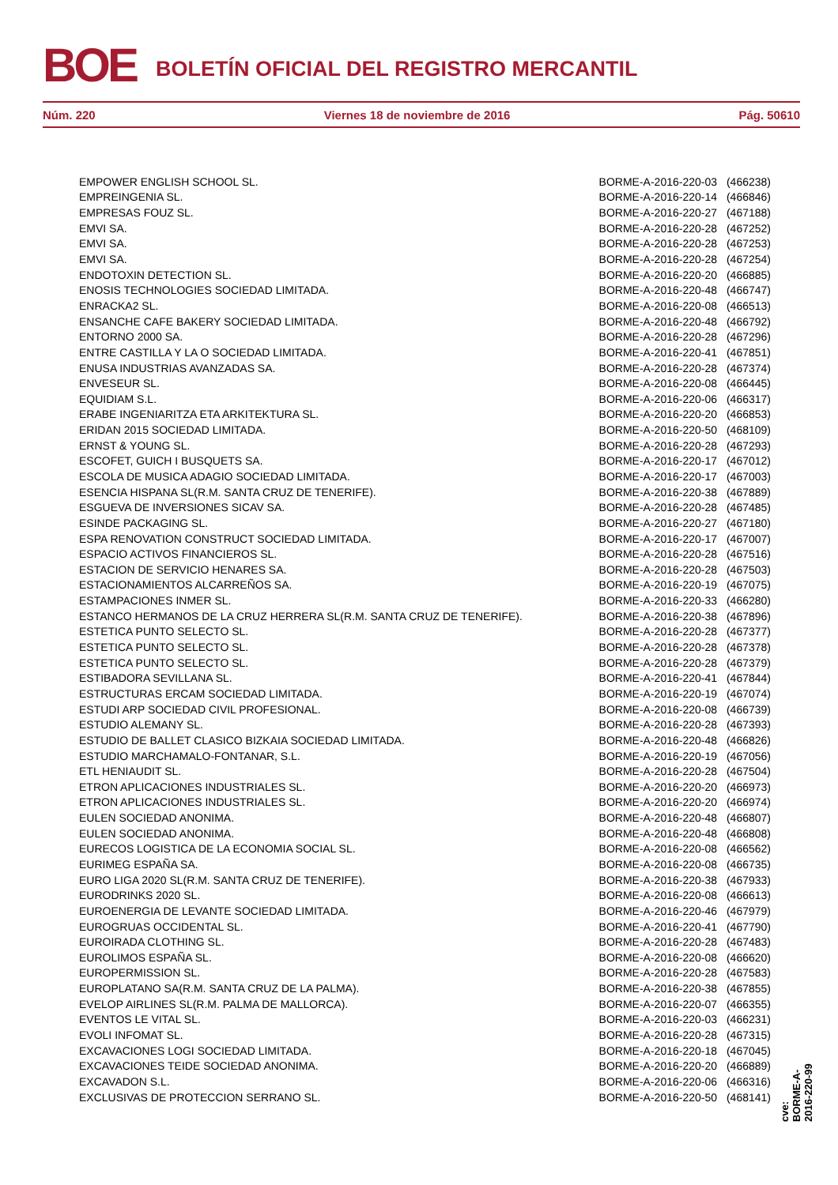BOE BOLETÍN OFICIAL DEL REGISTRO MERCANTIL
Núm. 220 Viernes 18 de noviembre de 2016 Pág. 50610
| EMPOWER ENGLISH SCHOOL SL. | BORME-A-2016-220-03 | (466238) |
| EMPREINGENIA SL. | BORME-A-2016-220-14 | (466846) |
| EMPRESAS FOUZ SL. | BORME-A-2016-220-27 | (467188) |
| EMVI SA. | BORME-A-2016-220-28 | (467252) |
| EMVI SA. | BORME-A-2016-220-28 | (467253) |
| EMVI SA. | BORME-A-2016-220-28 | (467254) |
| ENDOTOXIN DETECTION SL. | BORME-A-2016-220-20 | (466885) |
| ENOSIS TECHNOLOGIES SOCIEDAD LIMITADA. | BORME-A-2016-220-48 | (466747) |
| ENRACKA2 SL. | BORME-A-2016-220-08 | (466513) |
| ENSANCHE CAFE BAKERY SOCIEDAD LIMITADA. | BORME-A-2016-220-48 | (466792) |
| ENTORNO 2000 SA. | BORME-A-2016-220-28 | (467296) |
| ENTRE CASTILLA Y LA O SOCIEDAD LIMITADA. | BORME-A-2016-220-41 | (467851) |
| ENUSA INDUSTRIAS AVANZADAS SA. | BORME-A-2016-220-28 | (467374) |
| ENVESEUR SL. | BORME-A-2016-220-08 | (466445) |
| EQUIDIAM S.L. | BORME-A-2016-220-06 | (466317) |
| ERABE INGENIARITZA ETA ARKITEKTURA SL. | BORME-A-2016-220-20 | (466853) |
| ERIDAN 2015 SOCIEDAD LIMITADA. | BORME-A-2016-220-50 | (468109) |
| ERNST & YOUNG SL. | BORME-A-2016-220-28 | (467293) |
| ESCOFET, GUICH I BUSQUETS SA. | BORME-A-2016-220-17 | (467012) |
| ESCOLA DE MUSICA ADAGIO SOCIEDAD LIMITADA. | BORME-A-2016-220-17 | (467003) |
| ESENCIA HISPANA SL(R.M. SANTA CRUZ DE TENERIFE). | BORME-A-2016-220-38 | (467889) |
| ESGUEVA DE INVERSIONES SICAV SA. | BORME-A-2016-220-28 | (467485) |
| ESINDE PACKAGING SL. | BORME-A-2016-220-27 | (467180) |
| ESPA RENOVATION CONSTRUCT SOCIEDAD LIMITADA. | BORME-A-2016-220-17 | (467007) |
| ESPACIO ACTIVOS FINANCIEROS SL. | BORME-A-2016-220-28 | (467516) |
| ESTACION DE SERVICIO HENARES SA. | BORME-A-2016-220-28 | (467503) |
| ESTACIONAMIENTOS ALCARREÑOS SA. | BORME-A-2016-220-19 | (467075) |
| ESTAMPACIONES INMER SL. | BORME-A-2016-220-33 | (466280) |
| ESTANCO HERMANOS DE LA CRUZ HERRERA SL(R.M. SANTA CRUZ DE TENERIFE). | BORME-A-2016-220-38 | (467896) |
| ESTETICA PUNTO SELECTO SL. | BORME-A-2016-220-28 | (467377) |
| ESTETICA PUNTO SELECTO SL. | BORME-A-2016-220-28 | (467378) |
| ESTETICA PUNTO SELECTO SL. | BORME-A-2016-220-28 | (467379) |
| ESTIBADORA SEVILLANA SL. | BORME-A-2016-220-41 | (467844) |
| ESTRUCTURAS ERCAM SOCIEDAD LIMITADA. | BORME-A-2016-220-19 | (467074) |
| ESTUDI ARP SOCIEDAD CIVIL PROFESIONAL. | BORME-A-2016-220-08 | (466739) |
| ESTUDIO ALEMANY SL. | BORME-A-2016-220-28 | (467393) |
| ESTUDIO DE BALLET CLASICO BIZKAIA SOCIEDAD LIMITADA. | BORME-A-2016-220-48 | (466826) |
| ESTUDIO MARCHAMALO-FONTANAR, S.L. | BORME-A-2016-220-19 | (467056) |
| ETL HENIAUDIT SL. | BORME-A-2016-220-28 | (467504) |
| ETRON APLICACIONES INDUSTRIALES SL. | BORME-A-2016-220-20 | (466973) |
| ETRON APLICACIONES INDUSTRIALES SL. | BORME-A-2016-220-20 | (466974) |
| EULEN SOCIEDAD ANONIMA. | BORME-A-2016-220-48 | (466807) |
| EULEN SOCIEDAD ANONIMA. | BORME-A-2016-220-48 | (466808) |
| EURECOS LOGISTICA DE LA ECONOMIA SOCIAL SL. | BORME-A-2016-220-08 | (466562) |
| EURIMEG ESPAÑA SA. | BORME-A-2016-220-08 | (466735) |
| EURO LIGA 2020 SL(R.M. SANTA CRUZ DE TENERIFE). | BORME-A-2016-220-38 | (467933) |
| EURODRINKS 2020 SL. | BORME-A-2016-220-08 | (466613) |
| EUROENERGIA DE LEVANTE SOCIEDAD LIMITADA. | BORME-A-2016-220-46 | (467979) |
| EUROGRUAS OCCIDENTAL SL. | BORME-A-2016-220-41 | (467790) |
| EUROIRADA CLOTHING SL. | BORME-A-2016-220-28 | (467483) |
| EUROLIMOS ESPAÑA SL. | BORME-A-2016-220-08 | (466620) |
| EUROPERMISSION SL. | BORME-A-2016-220-28 | (467583) |
| EUROPLATANO SA(R.M. SANTA CRUZ DE LA PALMA). | BORME-A-2016-220-38 | (467855) |
| EVELOP AIRLINES SL(R.M. PALMA DE MALLORCA). | BORME-A-2016-220-07 | (466355) |
| EVENTOS LE VITAL SL. | BORME-A-2016-220-03 | (466231) |
| EVOLI INFOMAT SL. | BORME-A-2016-220-28 | (467315) |
| EXCAVACIONES LOGI SOCIEDAD LIMITADA. | BORME-A-2016-220-18 | (467045) |
| EXCAVACIONES TEIDE SOCIEDAD ANONIMA. | BORME-A-2016-220-20 | (466889) |
| EXCAVADON S.L. | BORME-A-2016-220-06 | (466316) |
| EXCLUSIVAS DE PROTECCION SERRANO SL. | BORME-A-2016-220-50 | (468141) |
cve: BORME-A-2016-220-99